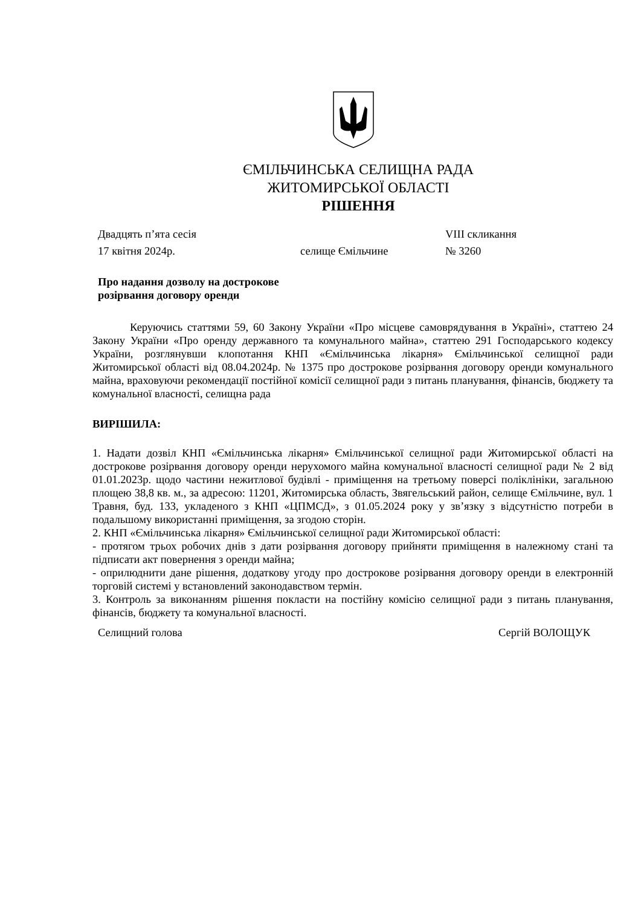ЄМІЛЬЧИНСЬКА СЕЛИЩНА РАДА
ЖИТОМИРСЬКОЇ ОБЛАСТІ
РІШЕННЯ
Двадцять п’ята сесія VIII скликання
17 квітня 2024р. селище Ємільчине № 3260
Про надання дозволу на дострокове
розірвання договору оренди
Керуючись статтями 59, 60 Закону України «Про місцеве самоврядування в Україні», статтею 24 Закону України «Про оренду державного та комунального майна», статтею 291 Господарського кодексу України, розглянувши клопотання КНП «Ємільчинська лікарня» Ємільчинської селищної ради Житомирської області від 08.04.2024р. № 1375 про дострокове розірвання договору оренди комунального майна, враховуючи рекомендації постійної комісії селищної ради з питань планування, фінансів, бюджету та комунальної власності, селищна рада
ВИРІШИЛА:
1. Надати дозвіл КНП «Ємільчинська лікарня» Ємільчинської селищної ради Житомирської області на дострокове розірвання договору оренди нерухомого майна комунальної власності селищної ради № 2 від 01.01.2023р. щодо частини нежитлової будівлі - приміщення на третьому поверсі поліклініки, загальною площею 38,8 кв. м., за адресою: 11201, Житомирська область, Звягельський район, селище Ємільчине, вул. 1 Травня, буд. 133, укладеного з КНП «ЦПМСД», з 01.05.2024 року у зв’язку з відсутністю потреби в подальшому використанні приміщення, за згодою сторін.
2. КНП «Ємільчинська лікарня» Ємільчинської селищної ради Житомирської області:
- протягом трьох робочих днів з дати розірвання договору прийняти приміщення в належному стані та підписати акт повернення з оренди майна;
- оприлюднити дане рішення, додаткову угоду про дострокове розірвання договору оренди в електронній торговій системі у встановлений законодавством термін.
3. Контроль за виконанням рішення покласти на постійну комісію селищної ради з питань планування, фінансів, бюджету та комунальної власності.
Селищний голова Сергій ВОЛОЩУК